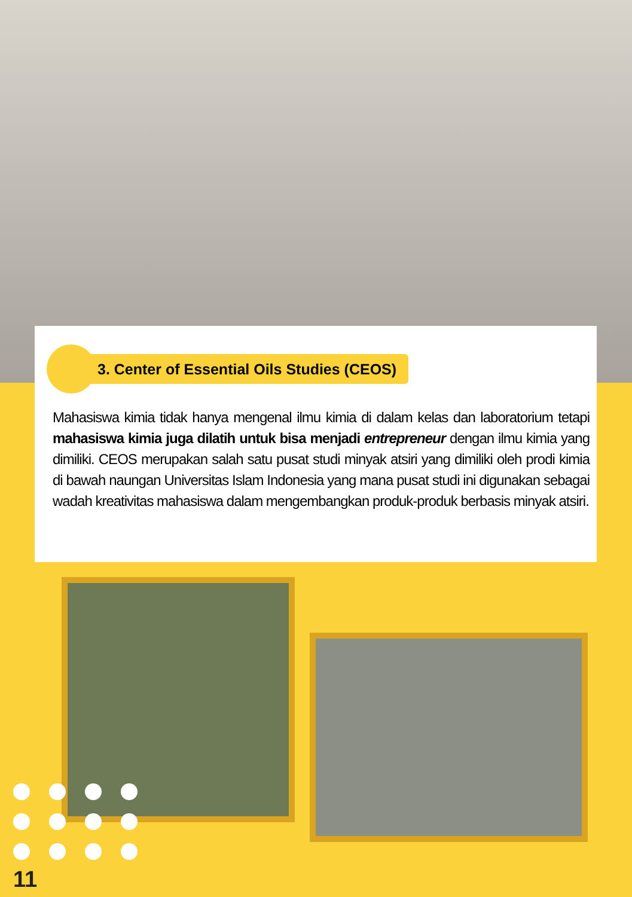3. Center of Essential Oils Studies (CEOS)
Mahasiswa kimia tidak hanya mengenal ilmu kimia di dalam kelas dan laboratorium tetapi mahasiswa kimia juga dilatih untuk bisa menjadi entrepreneur dengan ilmu kimia yang dimiliki. CEOS merupakan salah satu pusat studi minyak atsiri yang dimiliki oleh prodi kimia di bawah naungan Universitas Islam Indonesia yang mana pusat studi ini digunakan sebagai wadah kreativitas mahasiswa dalam mengembangkan produk-produk berbasis minyak atsiri.
11